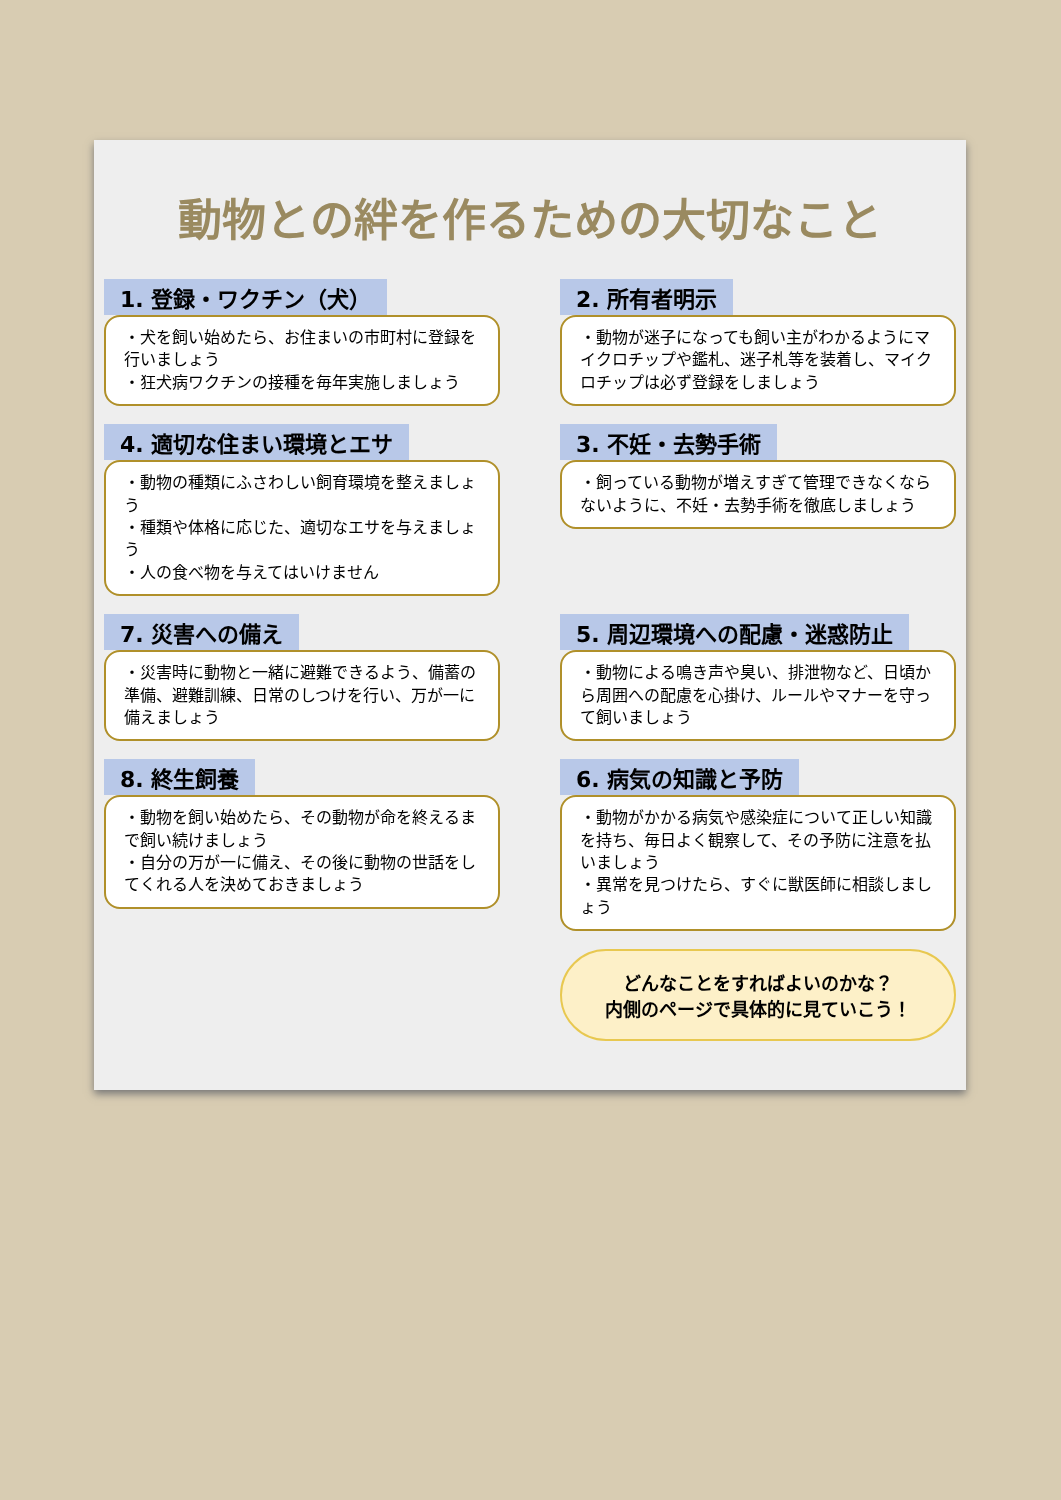動物との絆を作るための大切なこと
1. 登録・ワクチン（犬）
・犬を飼い始めたら、お住まいの市町村に登録を行いましょう
・狂犬病ワクチンの接種を毎年実施しましょう
2. 所有者明示
・動物が迷子になっても飼い主がわかるようにマイクロチップや鑑札、迷子札等を装着し、マイクロチップは必ず登録をしましょう
4. 適切な住まい環境とエサ
・動物の種類にふさわしい飼育環境を整えましょう
・種類や体格に応じた、適切なエサを与えましょう
・人の食べ物を与えてはいけません
3. 不妊・去勢手術
・飼っている動物が増えすぎて管理できなくならないように、不妊・去勢手術を徹底しましょう
7. 災害への備え
・災害時に動物と一緒に避難できるよう、備蓄の準備、避難訓練、日常のしつけを行い、万が一に備えましょう
5. 周辺環境への配慮・迷惑防止
・動物による鳴き声や臭い、排泄物など、日頃から周囲への配慮を心掛け、ルールやマナーを守って飼いましょう
8. 終生飼養
・動物を飼い始めたら、その動物が命を終えるまで飼い続けましょう
・自分の万が一に備え、その後に動物の世話をしてくれる人を決めておきましょう
6. 病気の知識と予防
・動物がかかる病気や感染症について正しい知識を持ち、毎日よく観察して、その予防に注意を払いましょう
・異常を見つけたら、すぐに獣医師に相談しましょう
どんなことをすればよいのかな？
内側のページで具体的に見ていこう！